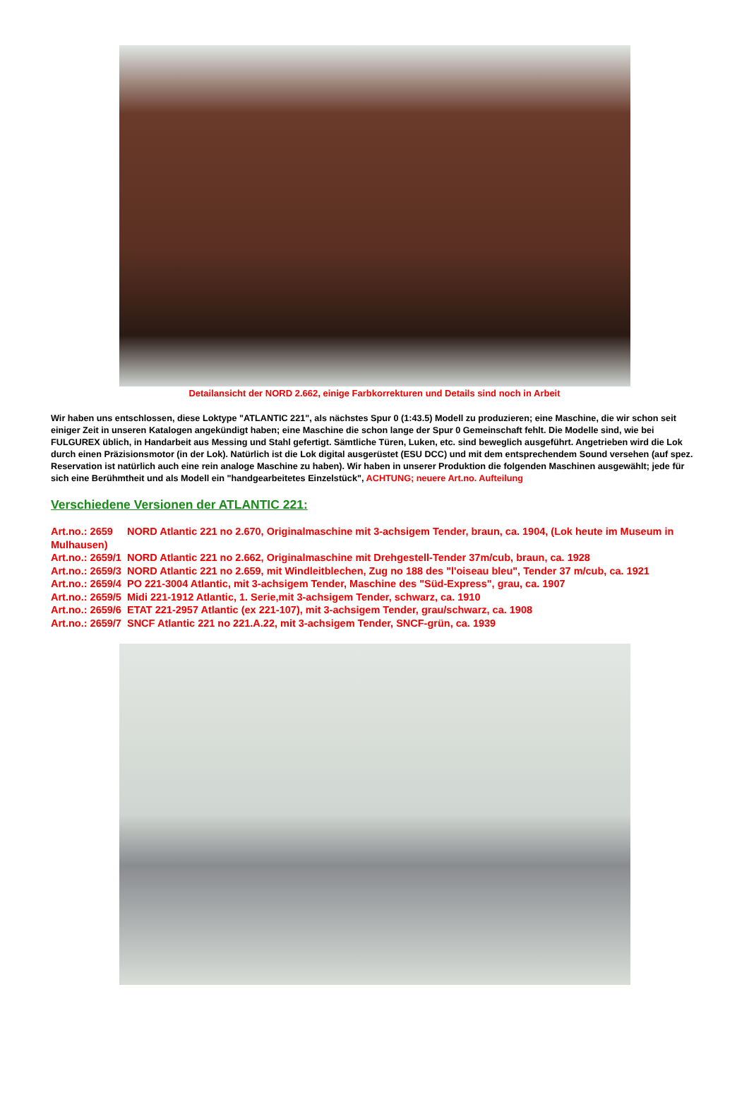Detailansicht der NORD 2.662, einige Farbkorrekturen und Details sind noch in Arbeit
Wir haben uns entschlossen, diese Loktype "ATLANTIC 221", als nächstes Spur 0 (1:43.5) Modell zu produzieren; eine Maschine, die wir schon seit einiger Zeit in unseren Katalogen angekündigt haben; eine Maschine die schon lange der Spur 0 Gemeinschaft fehlt. Die Modelle sind, wie bei FULGUREX üblich, in Handarbeit aus Messing und Stahl gefertigt. Sämtliche Türen, Luken, etc. sind beweglich ausgeführt. Angetrieben wird die Lok durch einen Präzisionsmotor (in der Lok). Natürlich ist die Lok digital ausgerüstet (ESU DCC) und mit dem entsprechendem Sound versehen (auf spez. Reservation ist natürlich auch eine rein analoge Maschine zu haben). Wir haben in unserer Produktion die folgenden Maschinen ausgewählt; jede für sich eine Berühmtheit und als Modell ein "handgearbeitetes Einzelstück", ACHTUNG; neuere Art.no. Aufteilung
Verschiedene Versionen der ATLANTIC 221:
Art.no.: 2659 NORD Atlantic 221 no 2.670, Originalmaschine mit 3-achsigem Tender, braun, ca. 1904, (Lok heute im Museum in Mulhausen)
Art.no.: 2659/1 NORD Atlantic 221 no 2.662, Originalmaschine mit Drehgestell-Tender 37m/cub, braun, ca. 1928
Art.no.: 2659/3 NORD Atlantic 221 no 2.659, mit Windleitblechen, Zug no 188 des "l'oiseau bleu", Tender 37 m/cub, ca. 1921
Art.no.: 2659/4 PO 221-3004 Atlantic, mit 3-achsigem Tender, Maschine des "Süd-Express", grau, ca. 1907
Art.no.: 2659/5 Midi 221-1912 Atlantic, 1. Serie,mit 3-achsigem Tender, schwarz, ca. 1910
Art.no.: 2659/6 ETAT 221-2957 Atlantic (ex 221-107), mit 3-achsigem Tender, grau/schwarz, ca. 1908
Art.no.: 2659/7 SNCF Atlantic 221 no 221.A.22, mit 3-achsigem Tender, SNCF-grün, ca. 1939